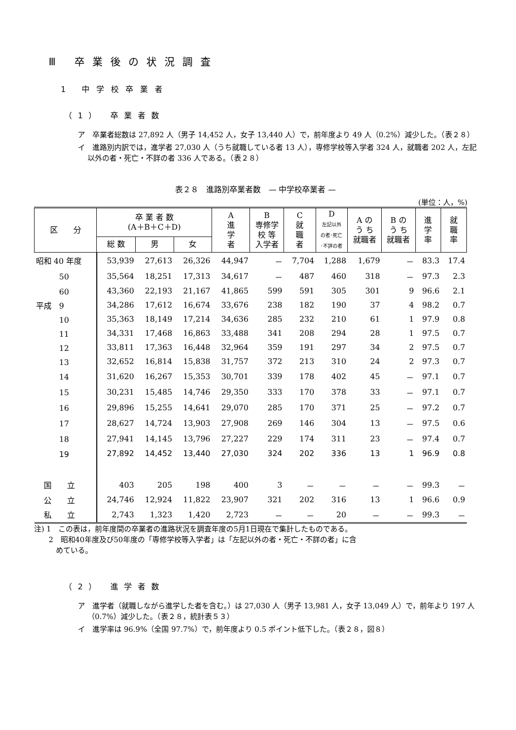Ⅲ 卒業後の状況調査
1 中学校卒業者
（1） 卒業者数
ア　卒業者総数は 27,892 人（男子 14,452 人，女子 13,440 人）で，前年度より 49 人（0.2%）減少した。（表２８）
イ　進路別内訳では，進学者 27,030 人（うち就職している者 13 人），専修学校等入学者 324 人，就職者 202 人，左記以外の者・死亡・不詳の者 336 人である。（表２８）
表２８　進路別卒業者数　— 中学校卒業者 —
(単位：人，%)
| 区 分 | 卒 業 者 数 (A＋B＋C＋D) | | | A 進 学 者 | B 専修学 校 等 入学者 | C 就 職 者 | D 左記以外 の者･死亡 ･不詳の者 | A の う ち 就職者 | B の う ち 就職者 | 進 学 率 | 就 職 率 |
| --- | --- | --- | --- | --- | --- | --- | --- | --- | --- | --- | --- |
| | 総 数 | 男 | 女 | | | | | | | | |
| 昭和 40 年度 | 53,939 | 27,613 | 26,326 | 44,947 | － | 7,704 | 1,288 | 1,679 | － | 83.3 | 17.4 |
| 50 | 35,564 | 18,251 | 17,313 | 34,617 | － | 487 | 460 | 318 | － | 97.3 | 2.3 |
| 60 | 43,360 | 22,193 | 21,167 | 41,865 | 599 | 591 | 305 | 301 | 9 | 96.6 | 2.1 |
| 平成 9 | 34,286 | 17,612 | 16,674 | 33,676 | 238 | 182 | 190 | 37 | 4 | 98.2 | 0.7 |
| 10 | 35,363 | 18,149 | 17,214 | 34,636 | 285 | 232 | 210 | 61 | 1 | 97.9 | 0.8 |
| 11 | 34,331 | 17,468 | 16,863 | 33,488 | 341 | 208 | 294 | 28 | 1 | 97.5 | 0.7 |
| 12 | 33,811 | 17,363 | 16,448 | 32,964 | 359 | 191 | 297 | 34 | 2 | 97.5 | 0.7 |
| 13 | 32,652 | 16,814 | 15,838 | 31,757 | 372 | 213 | 310 | 24 | 2 | 97.3 | 0.7 |
| 14 | 31,620 | 16,267 | 15,353 | 30,701 | 339 | 178 | 402 | 45 | － | 97.1 | 0.7 |
| 15 | 30,231 | 15,485 | 14,746 | 29,350 | 333 | 170 | 378 | 33 | － | 97.1 | 0.7 |
| 16 | 29,896 | 15,255 | 14,641 | 29,070 | 285 | 170 | 371 | 25 | － | 97.2 | 0.7 |
| 17 | 28,627 | 14,724 | 13,903 | 27,908 | 269 | 146 | 304 | 13 | － | 97.5 | 0.6 |
| 18 | 27,941 | 14,145 | 13,796 | 27,227 | 229 | 174 | 311 | 23 | － | 97.4 | 0.7 |
| 19 | 27,892 | 14,452 | 13,440 | 27,030 | 324 | 202 | 336 | 13 | 1 | 96.9 | 0.8 |
| 国 立 | 403 | 205 | 198 | 400 | 3 | － | － | － | － | 99.3 | － |
| 公 立 | 24,746 | 12,924 | 11,822 | 23,907 | 321 | 202 | 316 | 13 | 1 | 96.6 | 0.9 |
| 私 立 | 2,743 | 1,323 | 1,420 | 2,723 | － | － | 20 | － | － | 99.3 | － |
注) 1　この表は，前年度間の卒業者の進路状況を調査年度の5月1日現在で集計したものである。
　　2　昭和40年度及び50年度の「専修学校等入学者」は「左記以外の者・死亡・不詳の者」に含
　　　めている。
（2） 進学者数
ア　進学者（就職しながら進学した者を含む。）は 27,030 人（男子 13,981 人，女子 13,049 人）で，前年より 197 人（0.7%）減少した。（表２８，統計表５３）
イ　進学率は 96.9%（全国 97.7%）で，前年度より 0.5 ポイント低下した。（表２８，図８）